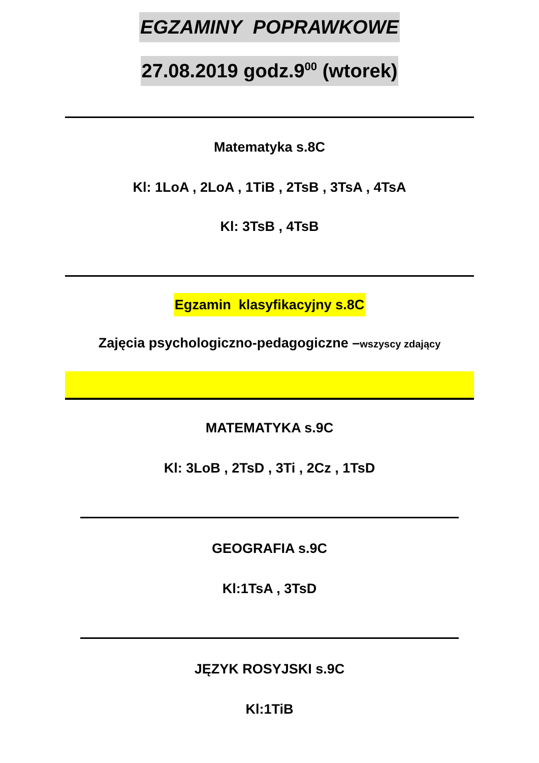EGZAMINY POPRAWKOWE
27.08.2019 godz.9<sup>00</sup> (wtorek)
Matematyka s.8C
Kl: 1LoA , 2LoA , 1TiB , 2TsB , 3TsA , 4TsA
Kl: 3TsB , 4TsB
Egzamin klasyfikacyjny s.8C
Zajęcia psychologiczno-pedagogiczne –wszyscy zdający
MATEMATYKA s.9C
Kl: 3LoB , 2TsD , 3Ti , 2Cz , 1TsD
GEOGRAFIA s.9C
Kl:1TsA , 3TsD
JĘZYK ROSYJSKI s.9C
Kl:1TiB